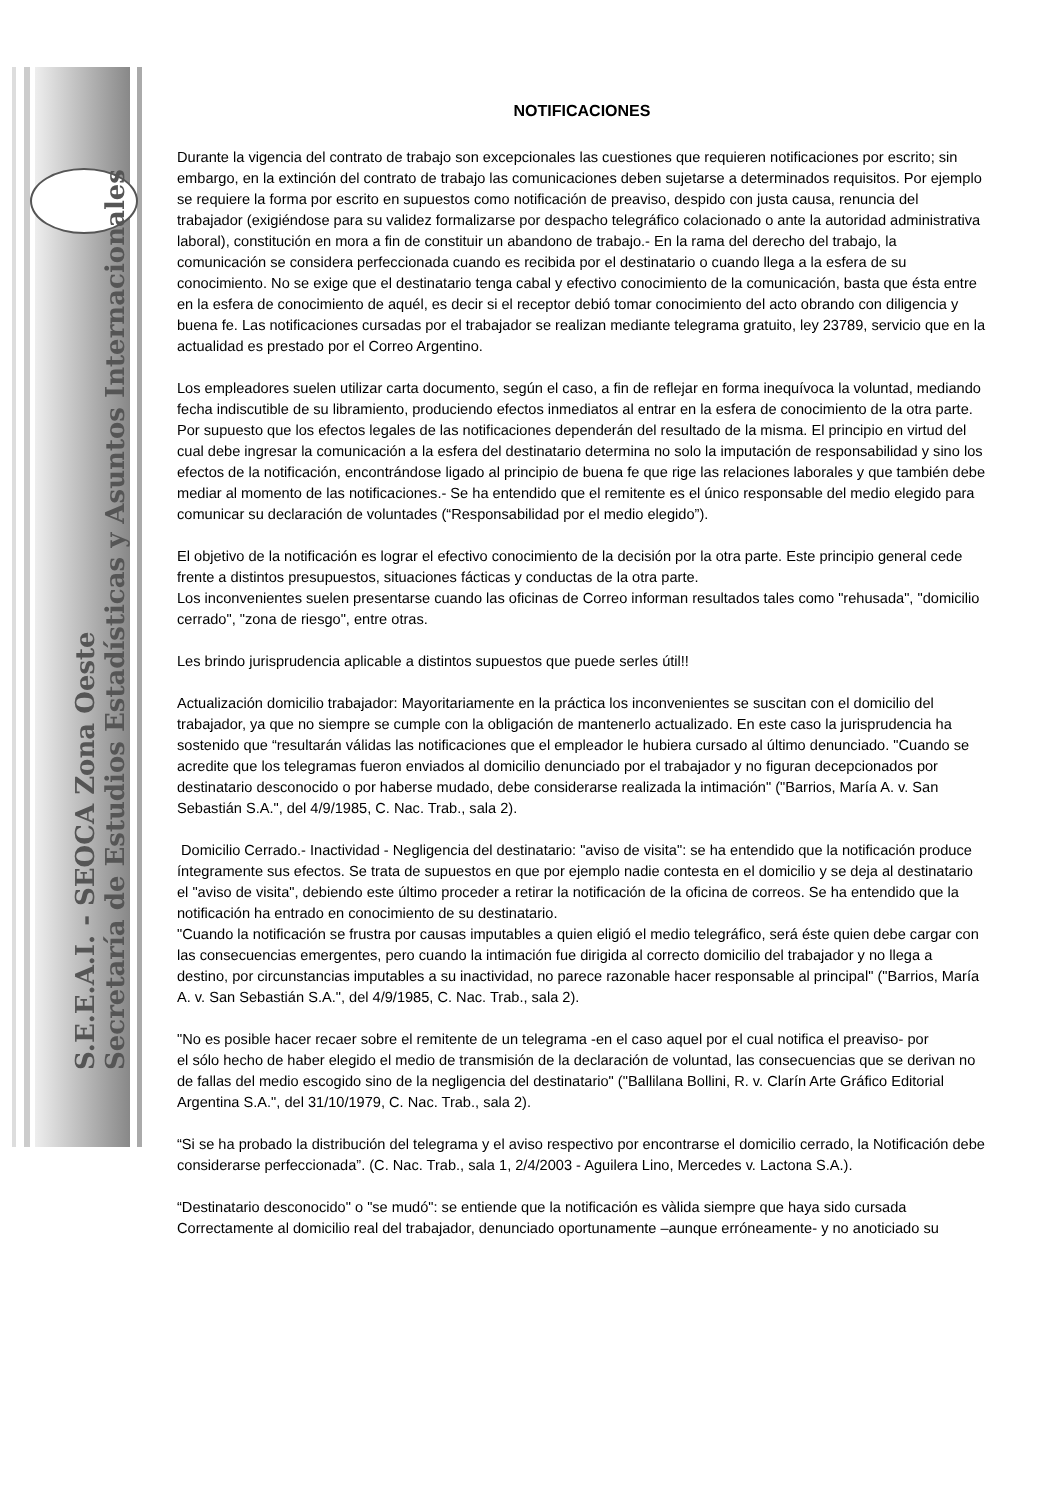S.E.E.A.I. - SEOCA Zona Oeste
Secretaría de Estudios Estadísticas y Asuntos Internacionales
NOTIFICACIONES
Durante la vigencia del contrato de trabajo son excepcionales las cuestiones que requieren notificaciones por escrito; sin embargo, en la extinción del contrato de trabajo las comunicaciones deben sujetarse a determinados requisitos. Por ejemplo se requiere la forma por escrito en supuestos como notificación de preaviso, despido con justa causa, renuncia del trabajador (exigiéndose para su validez formalizarse por despacho telegráfico colacionado o ante la autoridad administrativa laboral), constitución en mora a fin de constituir un abandono de trabajo.- En la rama del derecho del trabajo, la comunicación se considera perfeccionada cuando es recibida por el destinatario o cuando llega a la esfera de su conocimiento. No se exige que el destinatario tenga cabal y efectivo conocimiento de la comunicación, basta que ésta entre en la esfera de conocimiento de aquél, es decir si el receptor debió tomar conocimiento del acto obrando con diligencia y buena fe. Las notificaciones cursadas por el trabajador se realizan mediante telegrama gratuito, ley 23789, servicio que en la actualidad es prestado por el Correo Argentino.
Los empleadores suelen utilizar carta documento, según el caso, a fin de reflejar en forma inequívoca la voluntad, mediando fecha indiscutible de su libramiento, produciendo efectos inmediatos al entrar en la esfera de conocimiento de la otra parte. Por supuesto que los efectos legales de las notificaciones dependerán del resultado de la misma. El principio en virtud del cual debe ingresar la comunicación a la esfera del destinatario determina no solo la imputación de responsabilidad y sino los efectos de la notificación, encontrándose ligado al principio de buena fe que rige las relaciones laborales y que también debe mediar al momento de las notificaciones.- Se ha entendido que el remitente es el único responsable del medio elegido para comunicar su declaración de voluntades (“Responsabilidad por el medio elegido”).
El objetivo de la notificación es lograr el efectivo conocimiento de la decisión por la otra parte. Este principio general cede frente a distintos presupuestos, situaciones fácticas y conductas de la otra parte.
Los inconvenientes suelen presentarse cuando las oficinas de Correo informan resultados tales como "rehusada", "domicilio cerrado", "zona de riesgo", entre otras.
Les brindo jurisprudencia aplicable a distintos supuestos que puede serles útil!!
Actualización domicilio trabajador: Mayoritariamente en la práctica los inconvenientes se suscitan con el domicilio del trabajador, ya que no siempre se cumple con la obligación de mantenerlo actualizado. En este caso la jurisprudencia ha sostenido que “resultarán válidas las notificaciones que el empleador le hubiera cursado al último denunciado. "Cuando se acredite que los telegramas fueron enviados al domicilio denunciado por el trabajador y no figuran decepcionados por destinatario desconocido o por haberse mudado, debe considerarse realizada la intimación" ("Barrios, María A. v. San Sebastián S.A.", del 4/9/1985, C. Nac. Trab., sala 2).
Domicilio Cerrado.- Inactividad - Negligencia del destinatario: "aviso de visita": se ha entendido que la notificación produce íntegramente sus efectos. Se trata de supuestos en que por ejemplo nadie contesta en el domicilio y se deja al destinatario el "aviso de visita", debiendo este último proceder a retirar la notificación de la oficina de correos. Se ha entendido que la notificación ha entrado en conocimiento de su destinatario.
"Cuando la notificación se frustra por causas imputables a quien eligió el medio telegráfico, será éste quien debe cargar con las consecuencias emergentes, pero cuando la intimación fue dirigida al correcto domicilio del trabajador y no llega a destino, por circunstancias imputables a su inactividad, no parece razonable hacer responsable al principal" ("Barrios, María A. v. San Sebastián S.A.", del 4/9/1985, C. Nac. Trab., sala 2).
"No es posible hacer recaer sobre el remitente de un telegrama -en el caso aquel por el cual notifica el preaviso- por
el sólo hecho de haber elegido el medio de transmisión de la declaración de voluntad, las consecuencias que se derivan no de fallas del medio escogido sino de la negligencia del destinatario" ("Ballilana Bollini, R. v. Clarín Arte Gráfico Editorial Argentina S.A.", del 31/10/1979, C. Nac. Trab., sala 2).
“Si se ha probado la distribución del telegrama y el aviso respectivo por encontrarse el domicilio cerrado, la Notificación debe considerarse perfeccionada”. (C. Nac. Trab., sala 1, 2/4/2003 - Aguilera Lino, Mercedes v. Lactona S.A.).
“Destinatario desconocido" o "se mudó": se entiende que la notificación es vàlida siempre que haya sido cursada Correctamente al domicilio real del trabajador, denunciado oportunamente –aunque erróneamente- y no anoticiado su